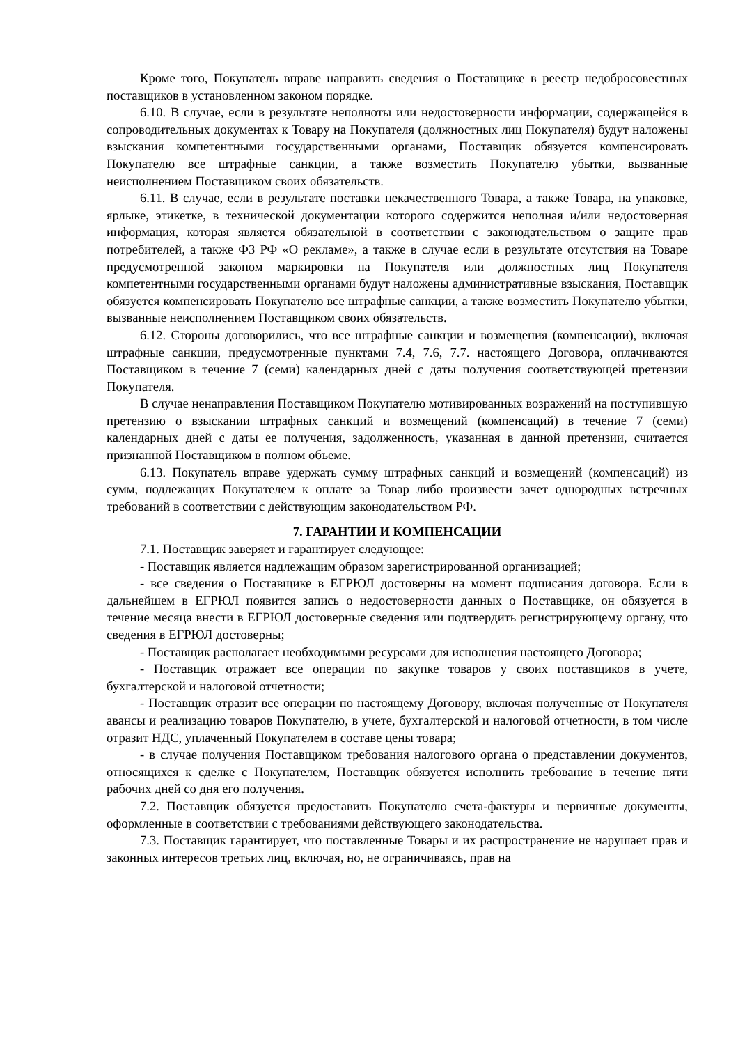Кроме того, Покупатель вправе направить сведения о Поставщике в реестр недобросовестных поставщиков в установленном законом порядке.
6.10. В случае, если в результате неполноты или недостоверности информации, содержащейся в сопроводительных документах к Товару на Покупателя (должностных лиц Покупателя) будут наложены взыскания компетентными государственными органами, Поставщик обязуется компенсировать Покупателю все штрафные санкции, а также возместить Покупателю убытки, вызванные неисполнением Поставщиком своих обязательств.
6.11. В случае, если в результате поставки некачественного Товара, а также Товара, на упаковке, ярлыке, этикетке, в технической документации которого содержится неполная и/или недостоверная информация, которая является обязательной в соответствии с законодательством о защите прав потребителей, а также ФЗ РФ «О рекламе», а также в случае если в результате отсутствия на Товаре предусмотренной законом маркировки на Покупателя или должностных лиц Покупателя компетентными государственными органами будут наложены административные взыскания, Поставщик обязуется компенсировать Покупателю все штрафные санкции, а также возместить Покупателю убытки, вызванные неисполнением Поставщиком своих обязательств.
6.12. Стороны договорились, что все штрафные санкции и возмещения (компенсации), включая штрафные санкции, предусмотренные пунктами 7.4, 7.6, 7.7. настоящего Договора, оплачиваются Поставщиком в течение 7 (семи) календарных дней с даты получения соответствующей претензии Покупателя.
В случае ненаправления Поставщиком Покупателю мотивированных возражений на поступившую претензию о взыскании штрафных санкций и возмещений (компенсаций) в течение 7 (семи) календарных дней с даты ее получения, задолженность, указанная в данной претензии, считается признанной Поставщиком в полном объеме.
6.13. Покупатель вправе удержать сумму штрафных санкций и возмещений (компенсаций) из сумм, подлежащих Покупателем к оплате за Товар либо произвести зачет однородных встречных требований в соответствии с действующим законодательством РФ.
7. ГАРАНТИИ И КОМПЕНСАЦИИ
7.1. Поставщик заверяет и гарантирует следующее:
- Поставщик является надлежащим образом зарегистрированной организацией;
- все сведения о Поставщике в ЕГРЮЛ достоверны на момент подписания договора. Если в дальнейшем в ЕГРЮЛ появится запись о недостоверности данных о Поставщике, он обязуется в течение месяца внести в ЕГРЮЛ достоверные сведения или подтвердить регистрирующему органу, что сведения в ЕГРЮЛ достоверны;
- Поставщик располагает необходимыми ресурсами для исполнения настоящего Договора;
- Поставщик отражает все операции по закупке товаров у своих поставщиков в учете, бухгалтерской и налоговой отчетности;
- Поставщик отразит все операции по настоящему Договору, включая полученные от Покупателя авансы и реализацию товаров Покупателю, в учете, бухгалтерской и налоговой отчетности, в том числе отразит НДС, уплаченный Покупателем в составе цены товара;
- в случае получения Поставщиком требования налогового органа о представлении документов, относящихся к сделке с Покупателем, Поставщик обязуется исполнить требование в течение пяти рабочих дней со дня его получения.
7.2. Поставщик обязуется предоставить Покупателю счета-фактуры и первичные документы, оформленные в соответствии с требованиями действующего законодательства.
7.3. Поставщик гарантирует, что поставленные Товары и их распространение не нарушает прав и законных интересов третьих лиц, включая, но, не ограничиваясь, прав на